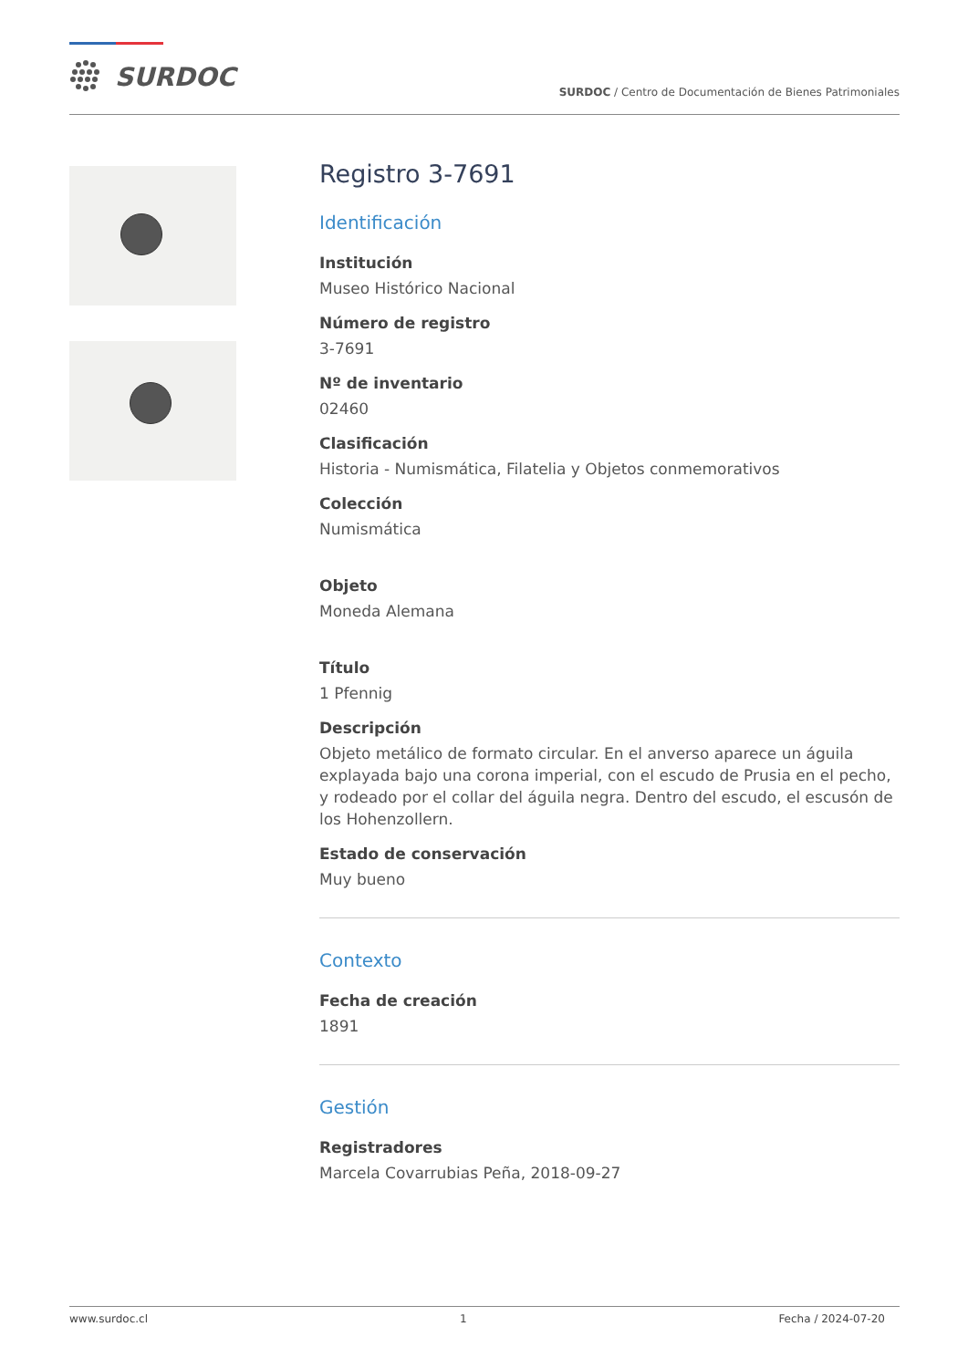SURDOC
SURDOC / Centro de Documentación de Bienes Patrimoniales
Registro 3-7691
Identificación
Institución
Museo Histórico Nacional
Número de registro
3-7691
Nº de inventario
02460
Clasificación
Historia - Numismática, Filatelia y Objetos conmemorativos
Colección
Numismática
Objeto
Moneda Alemana
Título
1 Pfennig
Descripción
Objeto metálico de formato circular. En el anverso aparece un águila explayada bajo una corona imperial, con el escudo de Prusia en el pecho, y rodeado por el collar del águila negra. Dentro del escudo, el escusón de los Hohenzollern.
Estado de conservación
Muy bueno
Contexto
Fecha de creación
1891
Gestión
Registradores
Marcela Covarrubias Peña, 2018-09-27
www.surdoc.cl 1 Fecha / 2024-07-20